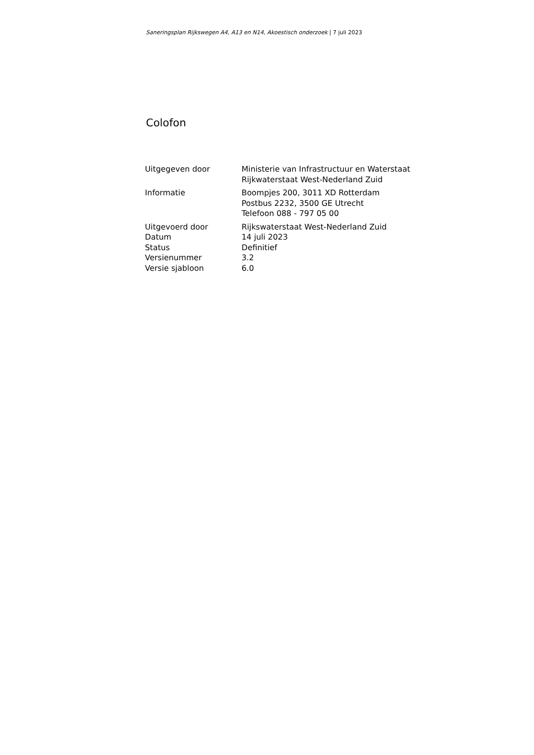Saneringsplan Rijkswegen A4, A13 en N14, Akoestisch onderzoek | 7 juli 2023
Colofon
| Uitgegeven door | Ministerie van Infrastructuur en Waterstaat Rijkwaterstaat West-Nederland Zuid |
| Informatie | Boompjes 200, 3011 XD Rotterdam Postbus 2232, 3500 GE Utrecht Telefoon 088 - 797 05 00 |
| Uitgevoerd door | Rijkswaterstaat West-Nederland Zuid |
| Datum | 14 juli 2023 |
| Status | Definitief |
| Versienummer | 3.2 |
| Versie sjabloon | 6.0 |